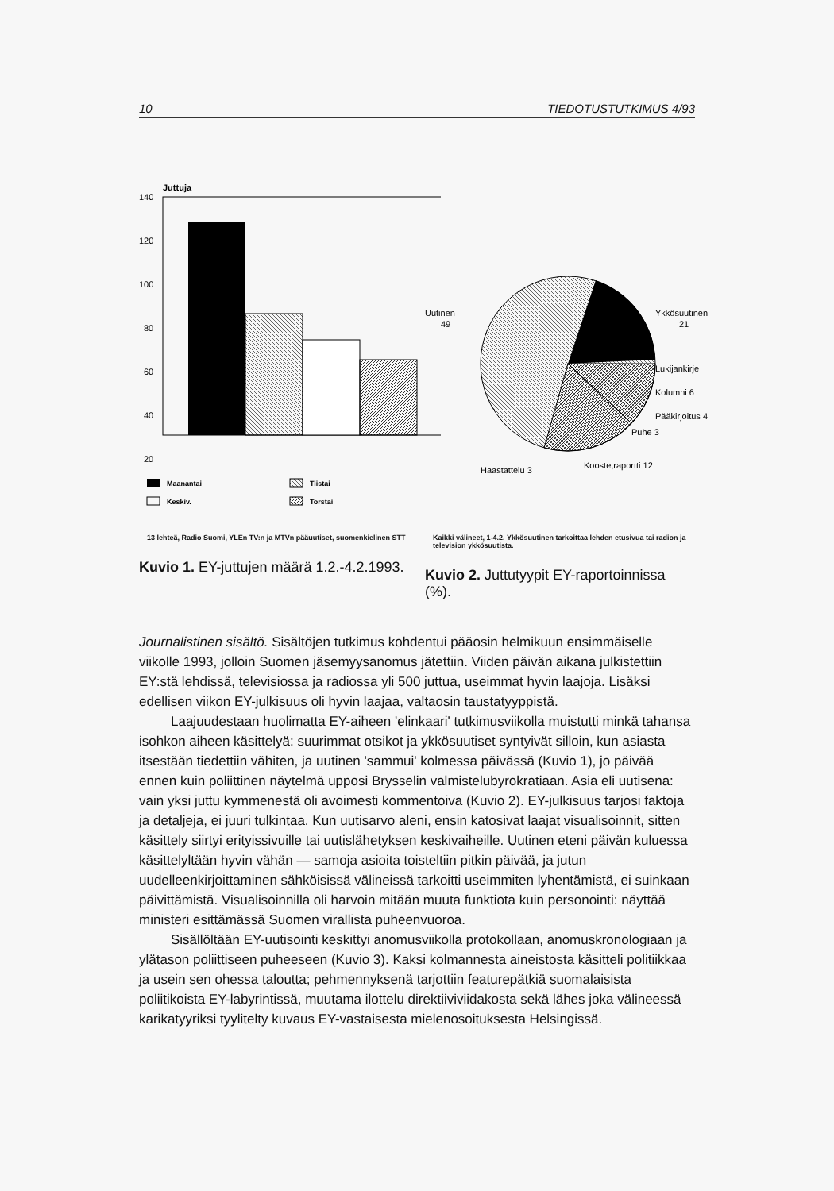10 TIEDOTUSTUTKIMUS 4/93
Juttuja
140
120
100
80
60
40
20
Maanantai
Tiistai
Keskiv.
Torstai
13 lehteä, Radio Suomi, YLEn TV:n ja MTVn pääuutiset, suomenkielinen STT
Kuvio 1. EY-juttujen määrä 1.2.-4.2.1993.
Uutinen
49
Ykkösuutinen
21
Lukijankirje
Kolumni 6
Pääkirjoitus 4
Puhe 3
Haastattelu 3
Kooste,raportti 12
Kaikki välineet, 1-4.2. Ykkösuutinen tarkoittaa lehden etusivua tai radion ja television ykkösuutista.
Kuvio 2. Juttutyypit EY-raportoinnissa (%).
Journalistinen sisältö. Sisältöjen tutkimus kohdentui pääosin helmikuun ensimmäiselle viikolle 1993, jolloin Suomen jäsemyysanomus jätettiin. Viiden päivän aikana julkistettiin EY:stä lehdissä, televisiossa ja radiossa yli 500 juttua, useimmat hyvin laajoja. Lisäksi edellisen viikon EY-julkisuus oli hyvin laajaa, valtaosin taustatyyppistä.
Laajuudestaan huolimatta EY-aiheen 'elinkaari' tutkimusviikolla muistutti minkä tahansa isohkon aiheen käsittelyä: suurimmat otsikot ja ykkösuutiset syntyivät silloin, kun asiasta itsestään tiedettiin vähiten, ja uutinen 'sammui' kolmessa päivässä (Kuvio 1), jo päivää ennen kuin poliittinen näytelmä upposi Brysselin valmistelubyrokratiaan. Asia eli uutisena: vain yksi juttu kymmenestä oli avoimesti kommentoiva (Kuvio 2). EY-julkisuus tarjosi faktoja ja detaljeja, ei juuri tulkintaa. Kun uutisarvo aleni, ensin katosivat laajat visualisoinnit, sitten käsittely siirtyi erityissivuille tai uutislähetyksen keskivaiheille. Uutinen eteni päivän kuluessa käsittelyltään hyvin vähän — samoja asioita toisteltiin pitkin päivää, ja jutun uudelleenkirjoittaminen sähköisissä välineissä tarkoitti useimmiten lyhentämistä, ei suinkaan päivittämistä. Visualisoinnilla oli harvoin mitään muuta funktiota kuin personointi: näyttää ministeri esittämässä Suomen virallista puheenvuoroa.
Sisällöltään EY-uutisointi keskittyi anomusviikolla protokollaan, anomuskronologiaan ja ylätason poliittiseen puheeseen (Kuvio 3). Kaksi kolmannesta aineistosta käsitteli politiikkaa ja usein sen ohessa taloutta; pehmennyksenä tarjottiin featurepätkiä suomalaisista poliitikoista EY-labyrintissä, muutama ilottelu direktiiviviidakosta sekä lähes joka välineessä karikatyyriksi tyylitelty kuvaus EY-vastaisesta mielenosoituksesta Helsingissä.